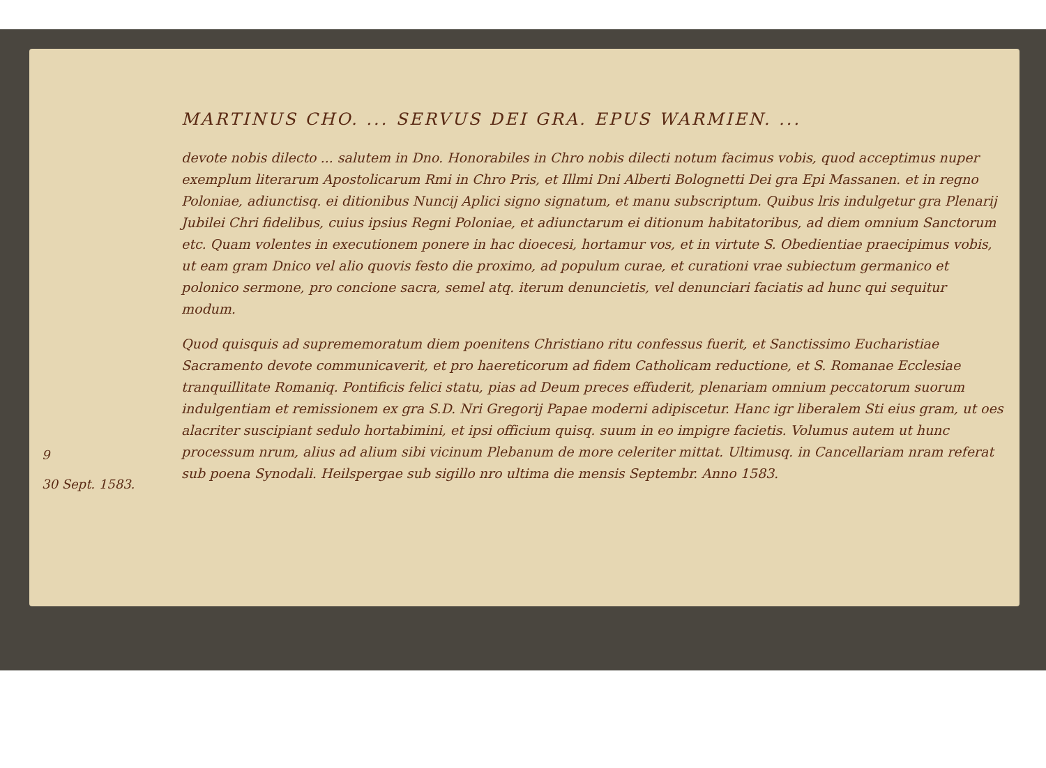9
30 Sept. 1583.
MARTINUS CHO. ... SERVUS DEI GRA. EPUS WARMIEN. ...
devote nobis dilecto ... salutem in Dno. Honorabiles in Chro nobis dilecti notum facimus vobis, quod acceptimus nuper exemplum literarum Apostolicarum Rmi in Chro Pris, et Illmi Dni Alberti Bolognetti Dei gra Epi Massanen. et in regno Poloniae, adiunctisq. ei ditionibus Nuncij Aplici signo signatum, et manu subscriptum. Quibus lris indulgetur gra Plenarij Jubilei Chri fidelibus, cuius ipsius Regni Poloniae, et adiunctarum ei ditionum habitatoribus, ad diem omnium Sanctorum etc. Quam volentes in executionem ponere in hac dioecesi, hortamur vos, et in virtute S. Obedientiae praecipimus vobis, ut eam gram Dnico vel alio quovis festo die proximo, ad populum curae, et curationi vrae subiectum germanico et polonico sermone, pro concione sacra, semel atq. iterum denuncietis, vel denunciari faciatis ad hunc qui sequitur modum.
Quod quisquis ad suprememoratum diem poenitens Christiano ritu confessus fuerit, et Sanctissimo Eucharistiae Sacramento devote communicaverit, et pro haereticorum ad fidem Catholicam reductione, et S. Romanae Ecclesiae tranquillitate Romaniq. Pontificis felici statu, pias ad Deum preces effuderit, plenariam omnium peccatorum suorum indulgentiam et remissionem ex gra S.D. Nri Gregorij Papae moderni adipiscetur. Hanc igr liberalem Sti eius gram, ut oes alacriter suscipiant sedulo hortabimini, et ipsi officium quisq. suum in eo impigre facietis. Volumus autem ut hunc processum nrum, alius ad alium sibi vicinum Plebanum de more celeriter mittat. Ultimusq. in Cancellariam nram referat sub poena Synodali. Heilspergae sub sigillo nro ultima die mensis Septembr. Anno 1583.